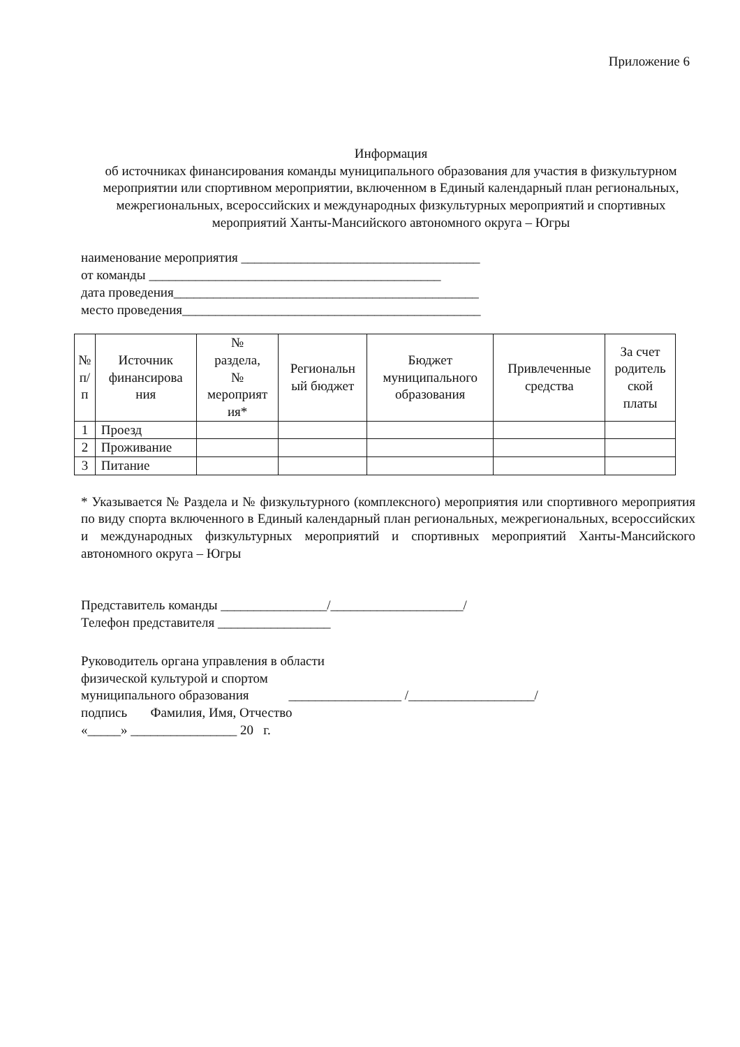Приложение 6
Информация
об источниках финансирования команды муниципального образования для участия в физкультурном мероприятии или спортивном мероприятии, включенном в Единый календарный план региональных, межрегиональных, всероссийских и международных физкультурных мероприятий и спортивных мероприятий Ханты-Мансийского автономного округа – Югры
наименование мероприятия ____________________________________
от команды ____________________________________________
дата проведения______________________________________________
место проведения_____________________________________________
| № п/ п | Источник финансирова ния | № раздела, № мероприят ия* | Региональн ый бюджет | Бюджет муниципального образования | Привлеченные средства | За счет родитель ской платы |
| --- | --- | --- | --- | --- | --- | --- |
| 1 | Проезд | | | | | |
| 2 | Проживание | | | | | |
| 3 | Питание | | | | | |
* Указывается № Раздела и № физкультурного (комплексного) мероприятия или спортивного мероприятия по виду спорта включенного в Единый календарный план региональных, межрегиональных, всероссийских и международных физкультурных мероприятий и спортивных мероприятий Ханты-Мансийского автономного округа – Югры
Представитель команды ________________/____________________/
Телефон представителя _________________
Руководитель органа управления в области
физической культурой и спортом
муниципального образования _________________ /___________________/
подпись Фамилия, Имя, Отчество
«_____» ________________ 20 г.